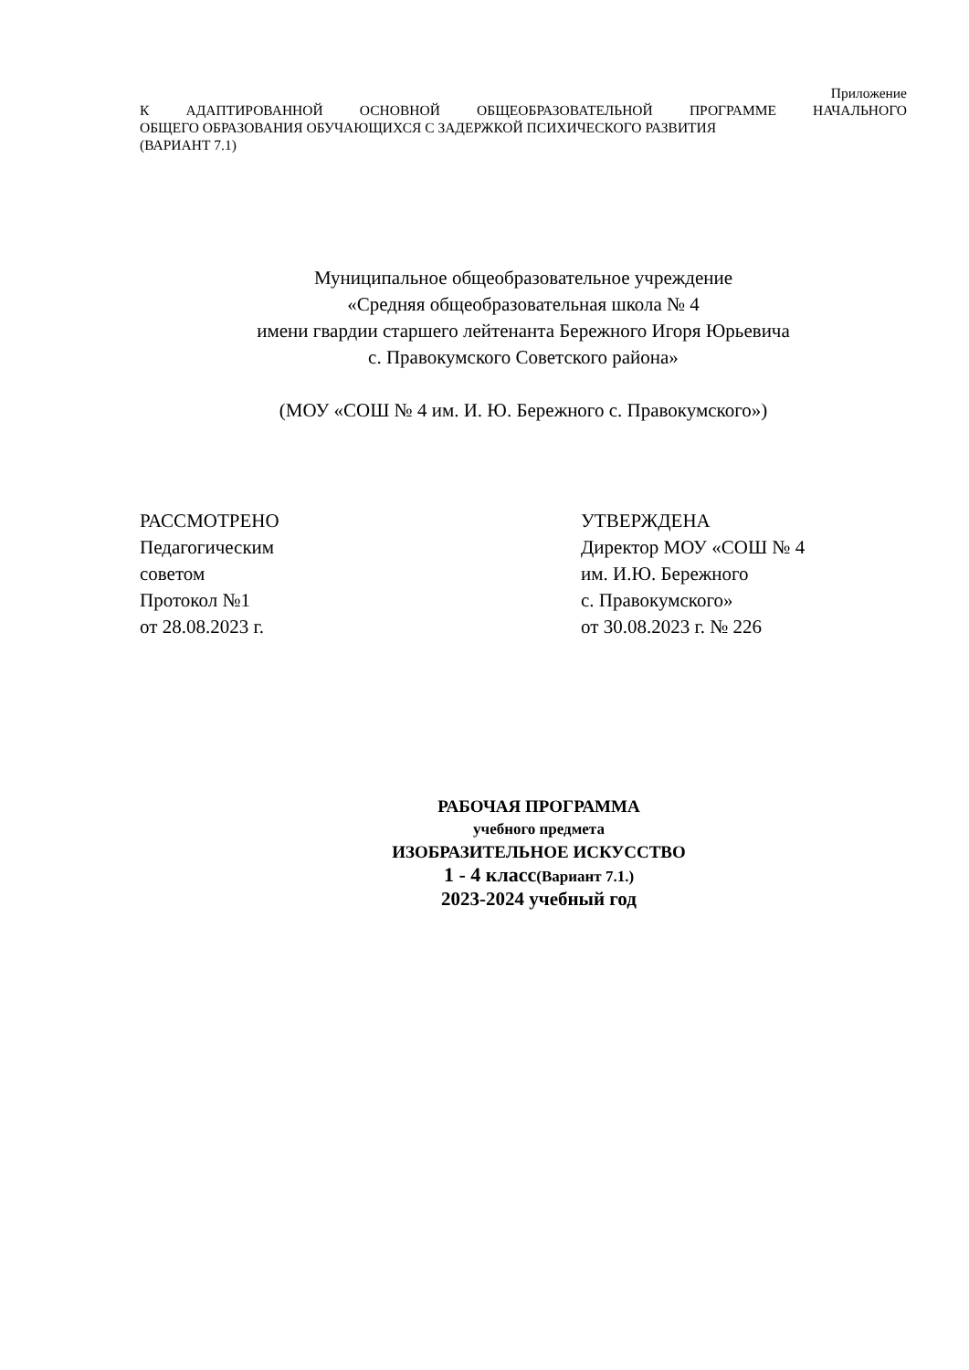Приложение
К АДАПТИРОВАННОЙ ОСНОВНОЙ ОБЩЕОБРАЗОВАТЕЛЬНОЙ ПРОГРАММЕ НАЧАЛЬНОГО
ОБЩЕГО ОБРАЗОВАНИЯ ОБУЧАЮЩИХСЯ С ЗАДЕРЖКОЙ ПСИХИЧЕСКОГО РАЗВИТИЯ
(ВАРИАНТ 7.1)
Муниципальное общеобразовательное учреждение
«Средняя общеобразовательная школа № 4
имени гвардии старшего лейтенанта Бережного Игоря Юрьевича
с. Правокумского Советского района»
(МОУ «СОШ № 4 им. И. Ю. Бережного с. Правокумского»)
РАССМОТРЕНО
Педагогическим
советом
Протокол №1
от 28.08.2023 г.
УТВЕРЖДЕНА
Директор МОУ «СОШ № 4
им. И.Ю. Бережного
с. Правокумского»
от 30.08.2023 г. № 226
РАБОЧАЯ ПРОГРАММА
учебного предмета
ИЗОБРАЗИТЕЛЬНОЕ ИСКУССТВО
1 - 4 класс(Вариант 7.1.)
2023-2024 учебный год